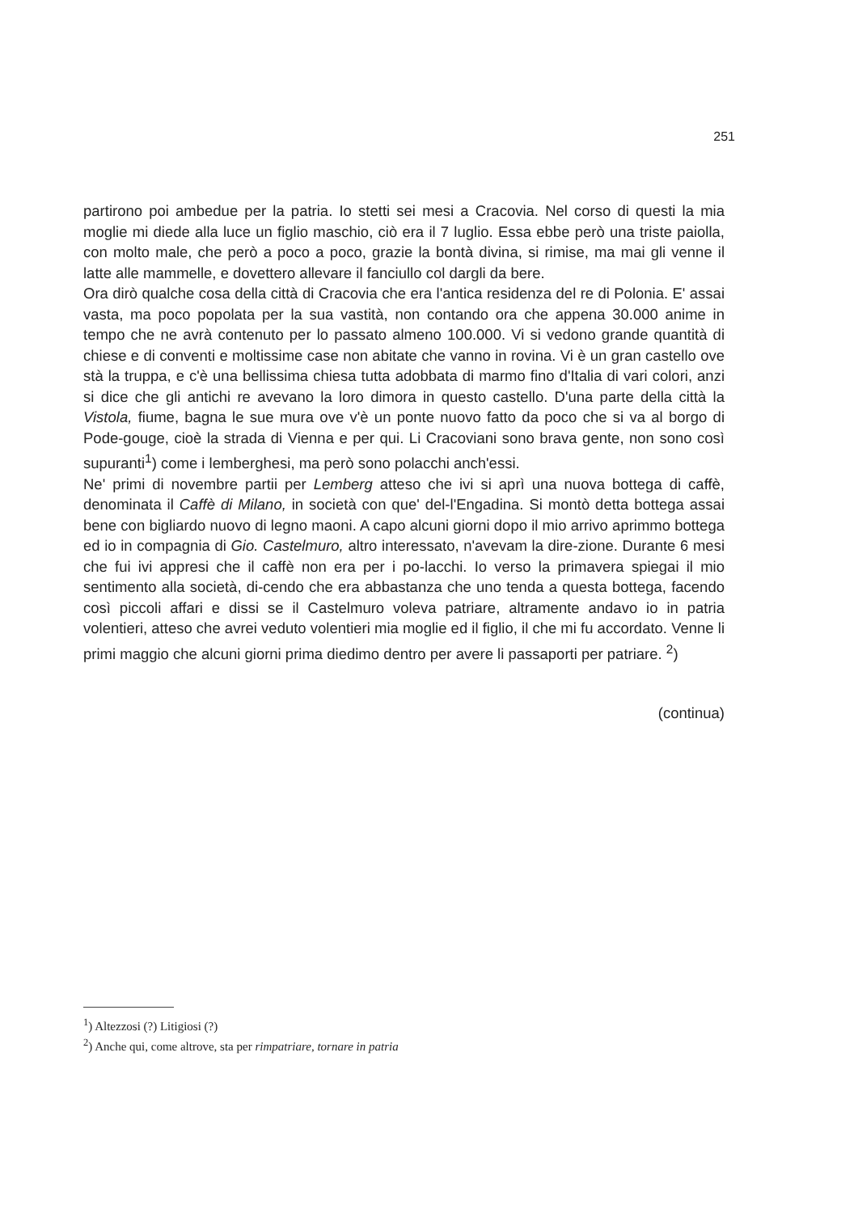251
partirono poi ambedue per la patria. Io stetti sei mesi a Cracovia. Nel corso di questi la mia moglie mi diede alla luce un figlio maschio, ciò era il 7 luglio. Essa ebbe però una triste paiolla, con molto male, che però a poco a poco, grazie la bontà divina, si rimise, ma mai gli venne il latte alle mammelle, e dovettero allevare il fanciullo col dargli da bere.
Ora dirò qualche cosa della città di Cracovia che era l'antica residenza del re di Polonia. E' assai vasta, ma poco popolata per la sua vastità, non contando ora che appena 30.000 anime in tempo che ne avrà contenuto per lo passato almeno 100.000. Vi si vedono grande quantità di chiese e di conventi e moltissime case non abitate che vanno in rovina. Vi è un gran castello ove stà la truppa, e c'è una bellissima chiesa tutta adobbata di marmo fino d'Italia di vari colori, anzi si dice che gli antichi re avevano la loro dimora in questo castello. D'una parte della città la Vistola, fiume, bagna le sue mura ove v'è un ponte nuovo fatto da poco che si va al borgo di Pode-gouge, cioè la strada di Vienna e per qui. Li Cracoviani sono brava gente, non sono così supuranti<sup>1</sup>) come i lemberghesi, ma però sono polacchi anch'essi.
Ne' primi di novembre partii per Lemberg atteso che ivi si aprì una nuova bottega di caffè, denominata il Caffè di Milano, in società con que' del-l'Engadina. Si montò detta bottega assai bene con bigliardo nuovo di legno maoni. A capo alcuni giorni dopo il mio arrivo aprimmo bottega ed io in compagnia di Gio. Castelmuro, altro interessato, n'avevam la dire-zione. Durante 6 mesi che fui ivi appresi che il caffè non era per i po-lacchi. Io verso la primavera spiegai il mio sentimento alla società, di-cendo che era abbastanza che uno tenda a questa bottega, facendo così piccoli affari e dissi se il Castelmuro voleva patriare, altramente andavo io in patria volentieri, atteso che avrei veduto volentieri mia moglie ed il figlio, il che mi fu accordato. Venne li primi maggio che alcuni giorni prima diedimo dentro per avere li passaporti per patriare. <sup>2</sup>)
(continua)
<sup>1</sup>) Altezzosi (?) Litigiosi (?)
<sup>2</sup>) Anche qui, come altrove, sta per rimpatriare, tornare in patria